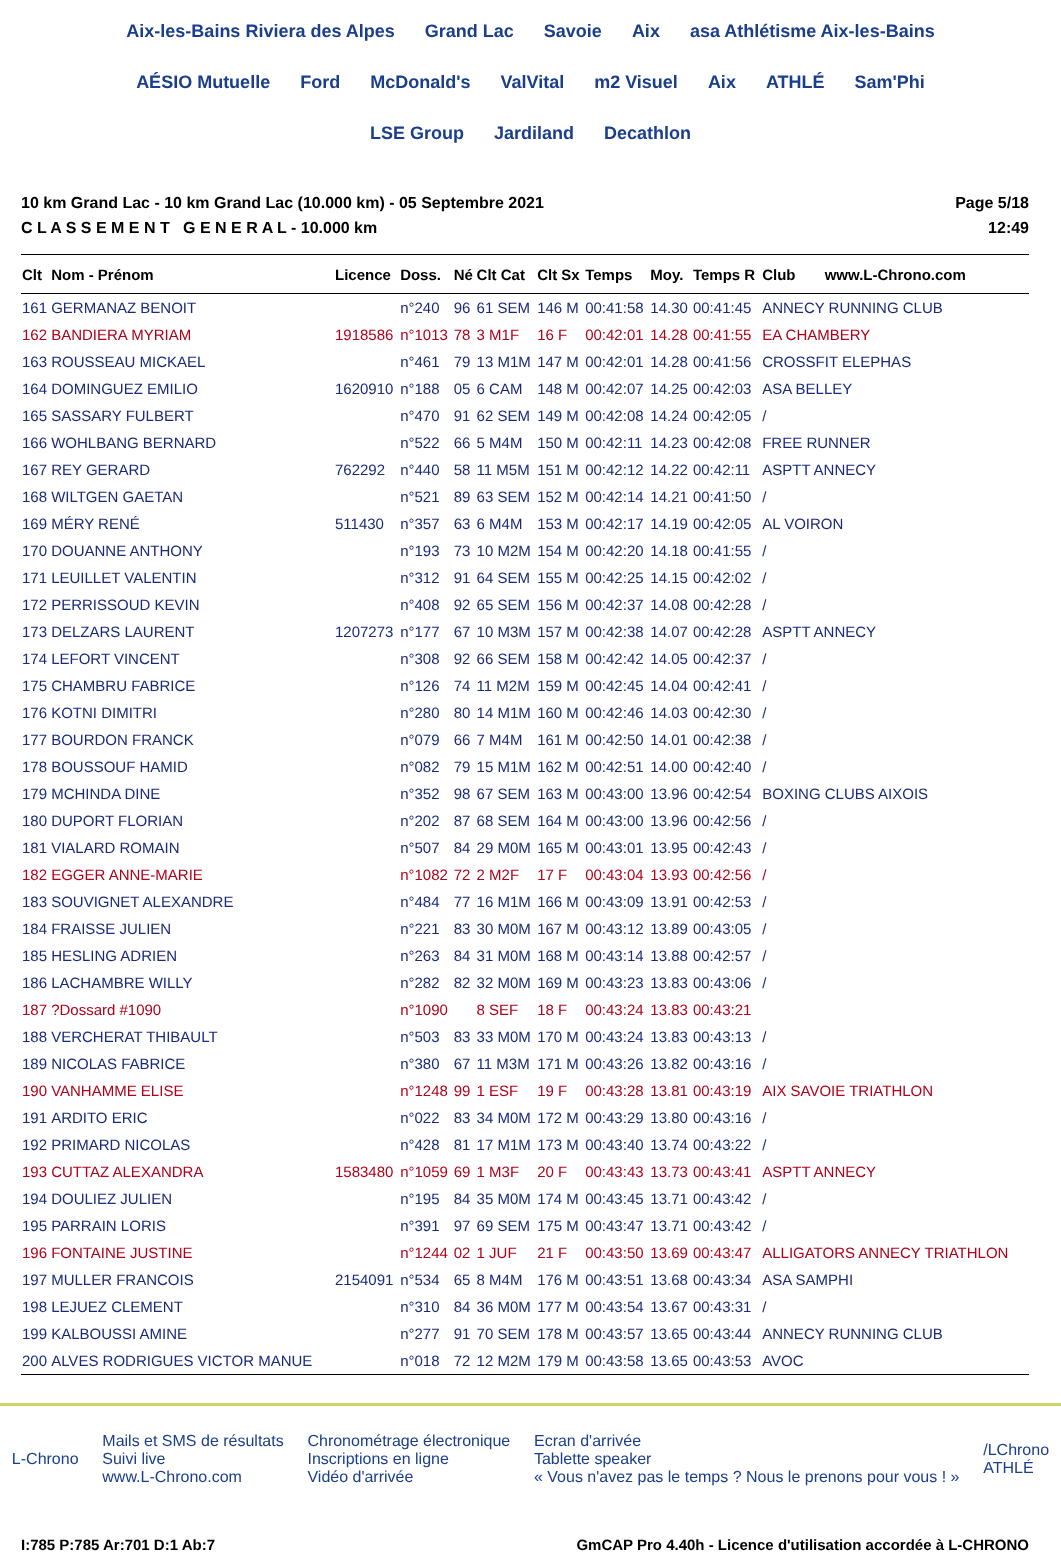Aix-les-Bains Riviera des Alpes Grand Lac Savoie Aix asa Athlétisme Aix-les-Bains AÉSIO Mutuelle Ford McDonald's ValVital m2 Visuel Aix ATHLÉ Sam'Phi LSE Group Jardiland Decathlon
10 km Grand Lac - 10 km Grand Lac (10.000 km) - 05 Septembre 2021
C L A S S E M E N T G E N E R A L - 10.000 km
Page 5/18
12:49
| Clt | Nom - Prénom | Licence | Doss. | Né | Clt Cat | Clt Sx | Temps | Moy. | Temps R | Club www.L-Chrono.com |
| --- | --- | --- | --- | --- | --- | --- | --- | --- | --- | --- |
| 161 | GERMANAZ BENOIT | | n°240 | 96 | 61 SEM | 146 M | 00:41:58 | 14.30 | 00:41:45 | ANNECY RUNNING CLUB |
| 162 | BANDIERA MYRIAM | 1918586 | n°1013 | 78 | 3 M1F | 16 F | 00:42:01 | 14.28 | 00:41:55 | EA CHAMBERY |
| 163 | ROUSSEAU MICKAEL | | n°461 | 79 | 13 M1M | 147 M | 00:42:01 | 14.28 | 00:41:56 | CROSSFIT ELEPHAS |
| 164 | DOMINGUEZ EMILIO | 1620910 | n°188 | 05 | 6 CAM | 148 M | 00:42:07 | 14.25 | 00:42:03 | ASA BELLEY |
| 165 | SASSARY FULBERT | | n°470 | 91 | 62 SEM | 149 M | 00:42:08 | 14.24 | 00:42:05 | / |
| 166 | WOHLBANG BERNARD | | n°522 | 66 | 5 M4M | 150 M | 00:42:11 | 14.23 | 00:42:08 | FREE RUNNER |
| 167 | REY GERARD | 762292 | n°440 | 58 | 11 M5M | 151 M | 00:42:12 | 14.22 | 00:42:11 | ASPTT ANNECY |
| 168 | WILTGEN GAETAN | | n°521 | 89 | 63 SEM | 152 M | 00:42:14 | 14.21 | 00:41:50 | / |
| 169 | MÉRY RENÉ | 511430 | n°357 | 63 | 6 M4M | 153 M | 00:42:17 | 14.19 | 00:42:05 | AL VOIRON |
| 170 | DOUANNE ANTHONY | | n°193 | 73 | 10 M2M | 154 M | 00:42:20 | 14.18 | 00:41:55 | / |
| 171 | LEUILLET VALENTIN | | n°312 | 91 | 64 SEM | 155 M | 00:42:25 | 14.15 | 00:42:02 | / |
| 172 | PERRISSOUD KEVIN | | n°408 | 92 | 65 SEM | 156 M | 00:42:37 | 14.08 | 00:42:28 | / |
| 173 | DELZARS LAURENT | 1207273 | n°177 | 67 | 10 M3M | 157 M | 00:42:38 | 14.07 | 00:42:28 | ASPTT ANNECY |
| 174 | LEFORT VINCENT | | n°308 | 92 | 66 SEM | 158 M | 00:42:42 | 14.05 | 00:42:37 | / |
| 175 | CHAMBRU FABRICE | | n°126 | 74 | 11 M2M | 159 M | 00:42:45 | 14.04 | 00:42:41 | / |
| 176 | KOTNI DIMITRI | | n°280 | 80 | 14 M1M | 160 M | 00:42:46 | 14.03 | 00:42:30 | / |
| 177 | BOURDON FRANCK | | n°079 | 66 | 7 M4M | 161 M | 00:42:50 | 14.01 | 00:42:38 | / |
| 178 | BOUSSOUF HAMID | | n°082 | 79 | 15 M1M | 162 M | 00:42:51 | 14.00 | 00:42:40 | / |
| 179 | MCHINDA DINE | | n°352 | 98 | 67 SEM | 163 M | 00:43:00 | 13.96 | 00:42:54 | BOXING CLUBS AIXOIS |
| 180 | DUPORT FLORIAN | | n°202 | 87 | 68 SEM | 164 M | 00:43:00 | 13.96 | 00:42:56 | / |
| 181 | VIALARD ROMAIN | | n°507 | 84 | 29 M0M | 165 M | 00:43:01 | 13.95 | 00:42:43 | / |
| 182 | EGGER ANNE-MARIE | | n°1082 | 72 | 2 M2F | 17 F | 00:43:04 | 13.93 | 00:42:56 | / |
| 183 | SOUVIGNET ALEXANDRE | | n°484 | 77 | 16 M1M | 166 M | 00:43:09 | 13.91 | 00:42:53 | / |
| 184 | FRAISSE JULIEN | | n°221 | 83 | 30 M0M | 167 M | 00:43:12 | 13.89 | 00:43:05 | / |
| 185 | HESLING ADRIEN | | n°263 | 84 | 31 M0M | 168 M | 00:43:14 | 13.88 | 00:42:57 | / |
| 186 | LACHAMBRE WILLY | | n°282 | 82 | 32 M0M | 169 M | 00:43:23 | 13.83 | 00:43:06 | / |
| 187 | ?Dossard #1090 | | n°1090 | | 8 SEF | 18 F | 00:43:24 | 13.83 | 00:43:21 | |
| 188 | VERCHERAT THIBAULT | | n°503 | 83 | 33 M0M | 170 M | 00:43:24 | 13.83 | 00:43:13 | / |
| 189 | NICOLAS FABRICE | | n°380 | 67 | 11 M3M | 171 M | 00:43:26 | 13.82 | 00:43:16 | / |
| 190 | VANHAMME ELISE | | n°1248 | 99 | 1 ESF | 19 F | 00:43:28 | 13.81 | 00:43:19 | AIX SAVOIE TRIATHLON |
| 191 | ARDITO ERIC | | n°022 | 83 | 34 M0M | 172 M | 00:43:29 | 13.80 | 00:43:16 | / |
| 192 | PRIMARD NICOLAS | | n°428 | 81 | 17 M1M | 173 M | 00:43:40 | 13.74 | 00:43:22 | / |
| 193 | CUTTAZ ALEXANDRA | 1583480 | n°1059 | 69 | 1 M3F | 20 F | 00:43:43 | 13.73 | 00:43:41 | ASPTT ANNECY |
| 194 | DOULIEZ JULIEN | | n°195 | 84 | 35 M0M | 174 M | 00:43:45 | 13.71 | 00:43:42 | / |
| 195 | PARRAIN LORIS | | n°391 | 97 | 69 SEM | 175 M | 00:43:47 | 13.71 | 00:43:42 | / |
| 196 | FONTAINE JUSTINE | | n°1244 | 02 | 1 JUF | 21 F | 00:43:50 | 13.69 | 00:43:47 | ALLIGATORS ANNECY TRIATHLON |
| 197 | MULLER FRANCOIS | 2154091 | n°534 | 65 | 8 M4M | 176 M | 00:43:51 | 13.68 | 00:43:34 | ASA SAMPHI |
| 198 | LEJUEZ CLEMENT | | n°310 | 84 | 36 M0M | 177 M | 00:43:54 | 13.67 | 00:43:31 | / |
| 199 | KALBOUSSI AMINE | | n°277 | 91 | 70 SEM | 178 M | 00:43:57 | 13.65 | 00:43:44 | ANNECY RUNNING CLUB |
| 200 | ALVES RODRIGUES VICTOR MANUE | | n°018 | 72 | 12 M2M | 179 M | 00:43:58 | 13.65 | 00:43:53 | AVOC |
L-Chrono
Mails et SMS de résultats
Suivi live
www.L-Chrono.com
Chronométrage électronique
Inscriptions en ligne
Vidéo d'arrivée
Ecran d'arrivée
Tablette speaker
« Vous n'avez pas le temps ? Nous le prenons pour vous ! »
/LChrono
ATHLÉ
I:785 P:785 Ar:701 D:1 Ab:7 GmCAP Pro 4.40h - Licence d'utilisation accordée à L-CHRONO